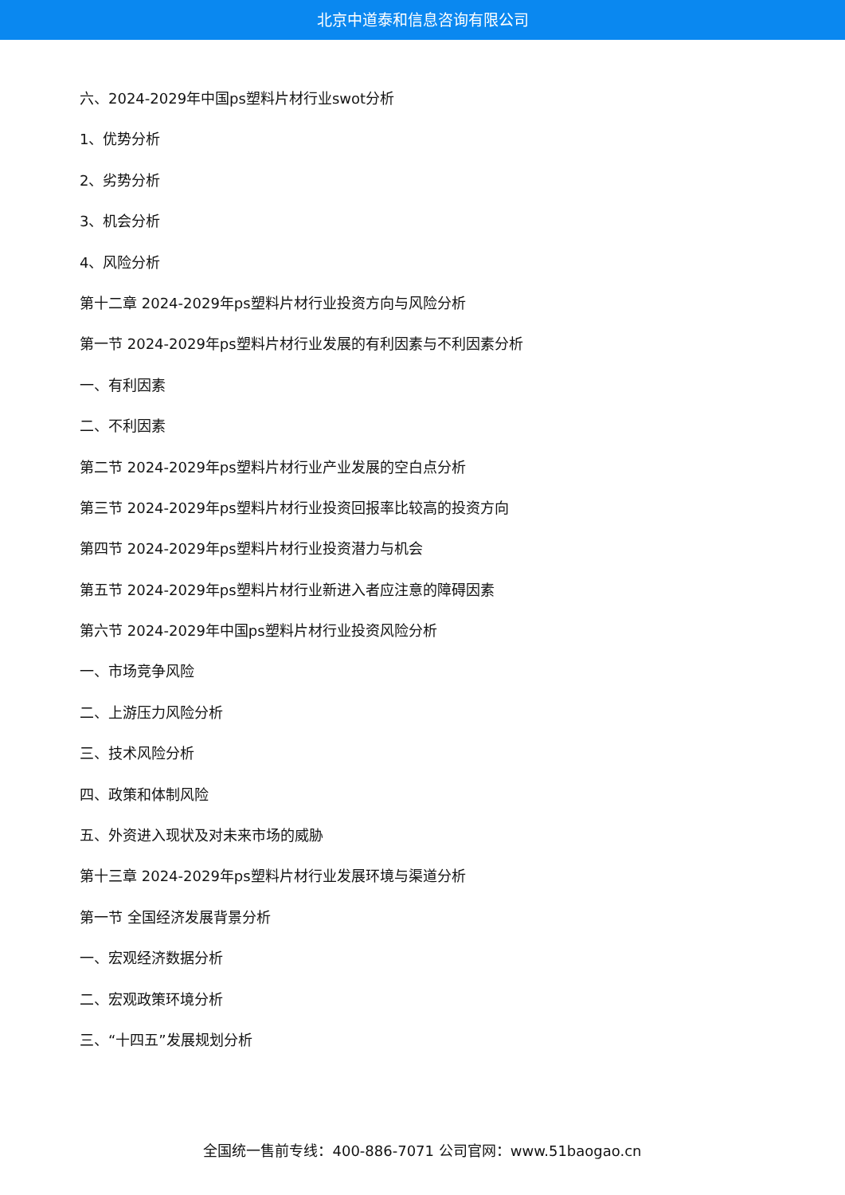北京中道泰和信息咨询有限公司
六、2024-2029年中国ps塑料片材行业swot分析
1、优势分析
2、劣势分析
3、机会分析
4、风险分析
第十二章 2024-2029年ps塑料片材行业投资方向与风险分析
第一节 2024-2029年ps塑料片材行业发展的有利因素与不利因素分析
一、有利因素
二、不利因素
第二节 2024-2029年ps塑料片材行业产业发展的空白点分析
第三节 2024-2029年ps塑料片材行业投资回报率比较高的投资方向
第四节 2024-2029年ps塑料片材行业投资潜力与机会
第五节 2024-2029年ps塑料片材行业新进入者应注意的障碍因素
第六节 2024-2029年中国ps塑料片材行业投资风险分析
一、市场竞争风险
二、上游压力风险分析
三、技术风险分析
四、政策和体制风险
五、外资进入现状及对未来市场的威胁
第十三章 2024-2029年ps塑料片材行业发展环境与渠道分析
第一节 全国经济发展背景分析
一、宏观经济数据分析
二、宏观政策环境分析
三、“十四五”发展规划分析
全国统一售前专线：400-886-7071 公司官网：www.51baogao.cn